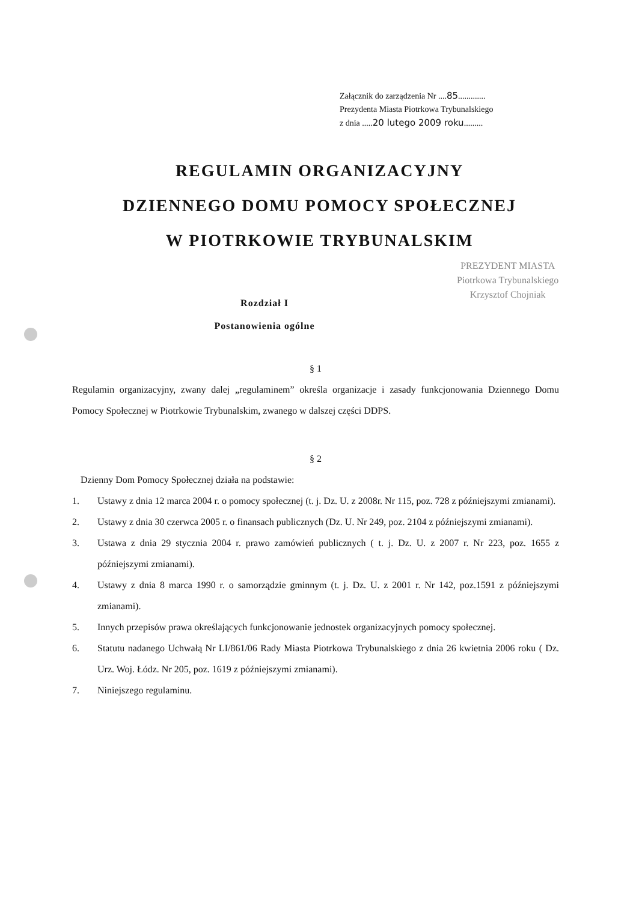Załącznik do zarządzenia Nr ....85.............
Prezydenta Miasta Piotrkowa Trybunalskiego
z dnia .....20 lutego 2009 roku.........
REGULAMIN ORGANIZACYJNY
DZIENNEGO DOMU POMOCY SPOŁECZNEJ
W PIOTRKOWIE TRYBUNALSKIM
Rozdział I
Postanowienia ogólne
PREZYDENT MIASTA
Piotrkowa Trybunalskiego
Krzysztof Chojniak
§ 1
Regulamin organizacyjny, zwany dalej „regulaminem” określa organizacje i zasady funkcjonowania Dziennego Domu Pomocy Społecznej w Piotrkowie Trybunalskim, zwanego w dalszej części DDPS.
§ 2
Dzienny Dom Pomocy Społecznej działa na podstawie:
1. Ustawy z dnia 12 marca 2004 r. o pomocy społecznej (t. j. Dz. U. z 2008r. Nr 115, poz. 728 z późniejszymi zmianami).
2. Ustawy z dnia 30 czerwca 2005 r. o finansach publicznych (Dz. U. Nr 249, poz. 2104 z późniejszymi zmianami).
3. Ustawa z dnia 29 stycznia 2004 r. prawo zamówień publicznych ( t. j. Dz. U. z 2007 r. Nr 223, poz. 1655 z późniejszymi zmianami).
4. Ustawy z dnia 8 marca 1990 r. o samorządzie gminnym (t. j. Dz. U. z 2001 r. Nr 142, poz.1591 z późniejszymi zmianami).
5. Innych przepisów prawa określających funkcjonowanie jednostek organizacyjnych pomocy społecznej.
6. Statutu nadanego Uchwałą Nr LI/861/06 Rady Miasta Piotrkowa Trybunalskiego z dnia 26 kwietnia 2006 roku ( Dz. Urz. Woj. Łódz. Nr 205, poz. 1619 z późniejszymi zmianami).
7. Niniejszego regulaminu.